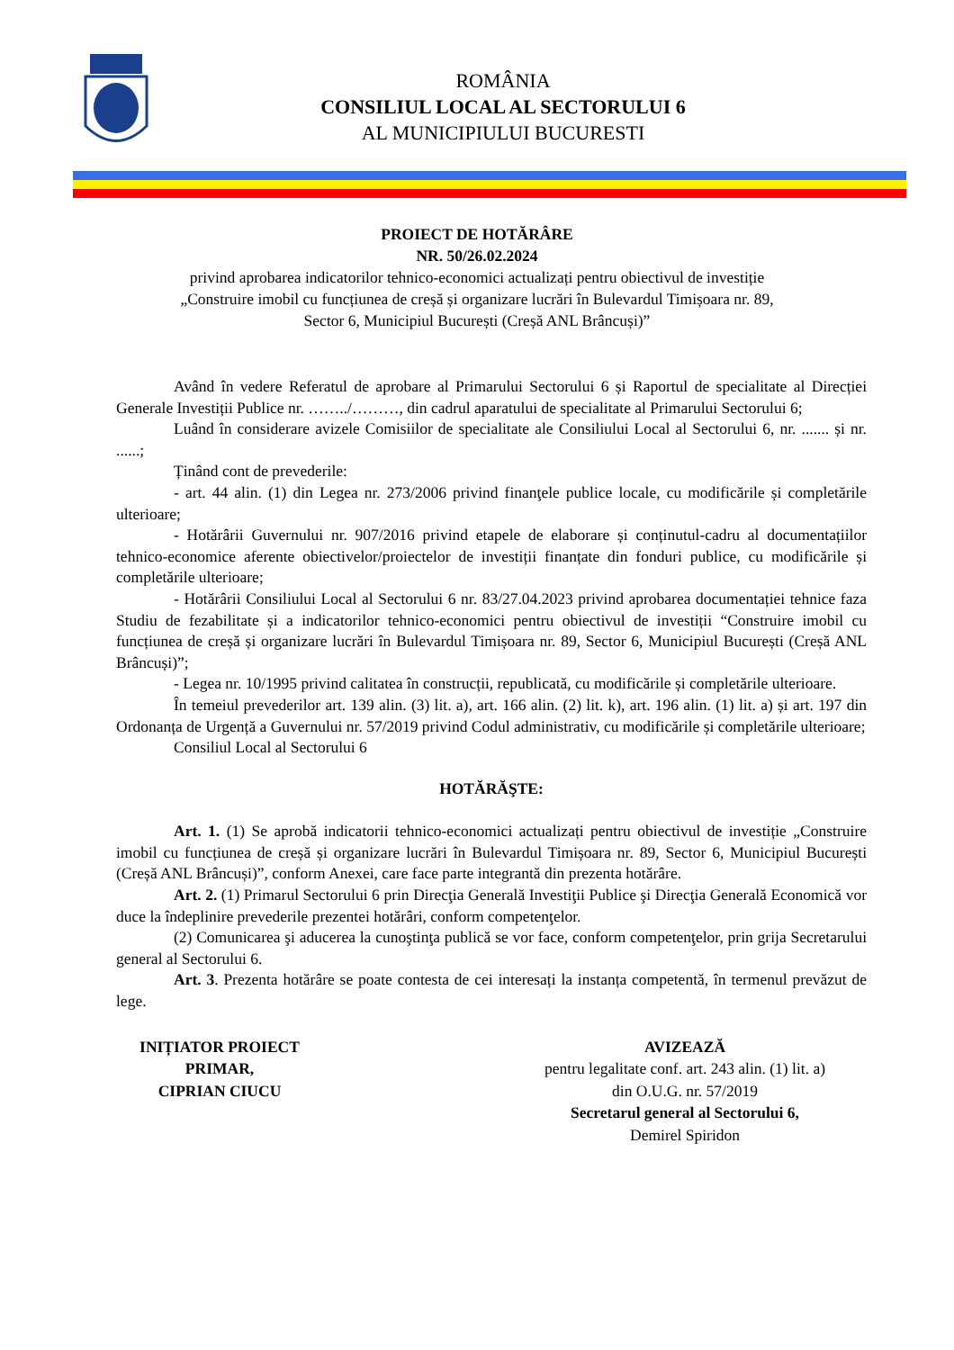ROMÂNIA
CONSILIUL LOCAL AL SECTORULUI 6
AL MUNICIPIULUI BUCURESTI
PROIECT DE HOTĂRÂRE
NR. 50/26.02.2024
privind aprobarea indicatorilor tehnico-economici actualizați pentru obiectivul de investiție
„Construire imobil cu funcțiunea de creșă și organizare lucrări în Bulevardul Timișoara nr. 89,
Sector 6, Municipiul București (Creșă ANL Brâncuși)”
Având în vedere Referatul de aprobare al Primarului Sectorului 6 și Raportul de specialitate al Direcției Generale Investiții Publice nr. ……../………, din cadrul aparatului de specialitate al Primarului Sectorului 6;
Luând în considerare avizele Comisiilor de specialitate ale Consiliului Local al Sectorului 6, nr. ....... și nr. ......;
Ținând cont de prevederile:
- art. 44 alin. (1) din Legea nr. 273/2006 privind finanţele publice locale, cu modificările și completările ulterioare;
- Hotărârii Guvernului nr. 907/2016 privind etapele de elaborare și conținutul-cadru al documentațiilor tehnico-economice aferente obiectivelor/proiectelor de investiții finanțate din fonduri publice, cu modificările și completările ulterioare;
- Hotărârii Consiliului Local al Sectorului 6 nr. 83/27.04.2023 privind aprobarea documentației tehnice faza Studiu de fezabilitate și a indicatorilor tehnico-economici pentru obiectivul de investiții “Construire imobil cu funcțiunea de creșă și organizare lucrări în Bulevardul Timișoara nr. 89, Sector 6, Municipiul București (Creșă ANL Brâncuși)”;
- Legea nr. 10/1995 privind calitatea în construcții, republicată, cu modificările și completările ulterioare.
În temeiul prevederilor art. 139 alin. (3) lit. a), art. 166 alin. (2) lit. k), art. 196 alin. (1) lit. a) și art. 197 din Ordonanța de Urgență a Guvernului nr. 57/2019 privind Codul administrativ, cu modificările și completările ulterioare;
Consiliul Local al Sectorului 6
HOTĂRĂŞTE:
Art. 1. (1) Se aprobă indicatorii tehnico-economici actualizați pentru obiectivul de investiție „Construire imobil cu funcțiunea de creșă și organizare lucrări în Bulevardul Timișoara nr. 89, Sector 6, Municipiul București (Creșă ANL Brâncuși)”, conform Anexei, care face parte integrantă din prezenta hotărâre.
Art. 2. (1) Primarul Sectorului 6 prin Direcţia Generală Investiţii Publice şi Direcţia Generală Economică vor duce la îndeplinire prevederile prezentei hotărâri, conform competenţelor.
(2) Comunicarea şi aducerea la cunoştinţa publică se vor face, conform competenţelor, prin grija Secretarului general al Sectorului 6.
Art. 3. Prezenta hotărâre se poate contesta de cei interesați la instanța competentă, în termenul prevăzut de lege.
INIȚIATOR PROIECT
PRIMAR,
CIPRIAN CIUCU
AVIZEAZĂ
pentru legalitate conf. art. 243 alin. (1) lit. a)
din O.U.G. nr. 57/2019
Secretarul general al Sectorului 6,
Demirel Spiridon